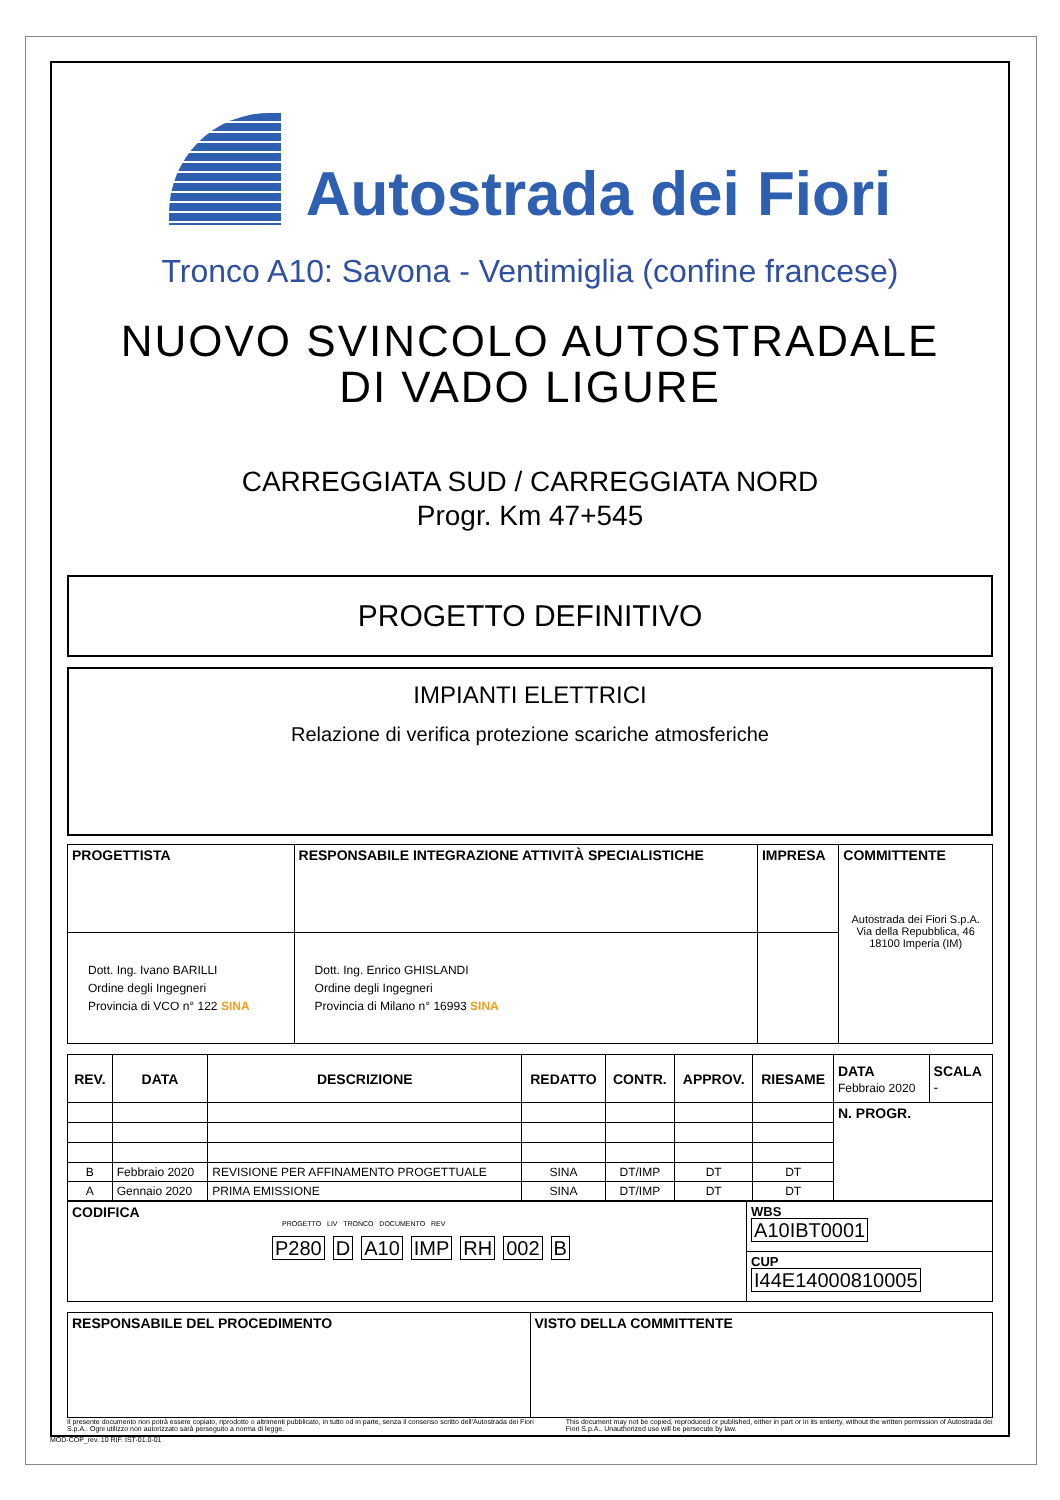Autostrada dei Fiori
Tronco A10: Savona - Ventimiglia (confine francese)
NUOVO SVINCOLO AUTOSTRADALE
DI VADO LIGURE
CARREGGIATA SUD / CARREGGIATA NORD
Progr. Km 47+545
PROGETTO DEFINITIVO
IMPIANTI ELETTRICI
Relazione di verifica protezione scariche atmosferiche
| PROGETTISTA | RESPONSABILE INTEGRAZIONE ATTIVITÀ SPECIALISTICHE | IMPRESA | COMMITTENTE Autostrada dei Fiori S.p.A. Via della Repubblica, 46 18100 Imperia (IM) |
| --- | --- | --- | --- |
| Dott. Ing. Ivano BARILLI Ordine degli Ingegneri Provincia di VCO n° 122 SINA | Dott. Ing. Enrico GHISLANDI Ordine degli Ingegneri Provincia di Milano n° 16993 SINA | | |
| REV. | DATA | DESCRIZIONE | REDATTO | CONTR. | APPROV. | RIESAME | DATA Febbraio 2020 | SCALA - |
| --- | --- | --- | --- | --- | --- | --- | --- | --- |
| | | | | | | | N. PROGR. | |
| B | Febbraio 2020 | REVISIONE PER AFFINAMENTO PROGETTUALE | SINA | DT/IMP | DT | DT | | |
| A | Gennaio 2020 | PRIMA EMISSIONE | SINA | DT/IMP | DT | DT | | |
| CODIFICA PROGETTO LIV TRONCO DOCUMENTO REV P280 D A10 IMP RH 002 B | WBS A10IBT0001 |
| | CUP I44E14000810005 |
| RESPONSABILE DEL PROCEDIMENTO | VISTO DELLA COMMITTENTE |
| --- | --- |
Il presente documento non potrà essere copiato, riprodotto o altrimenti pubblicato, in tutto od in parte, senza il consenso scritto dell'Autostrada dei Fiori S.p.A.. Ogni utilizzo non autorizzato sarà perseguito a norma di legge.
This document may not be copied, reproduced or published, either in part or in its entierty, without the written permission of Autostrada dei Fiori S.p.A.. Unauthorized use will be persecute by law.
MOD-COP_rev. 10 RIF. IST-01.0-01